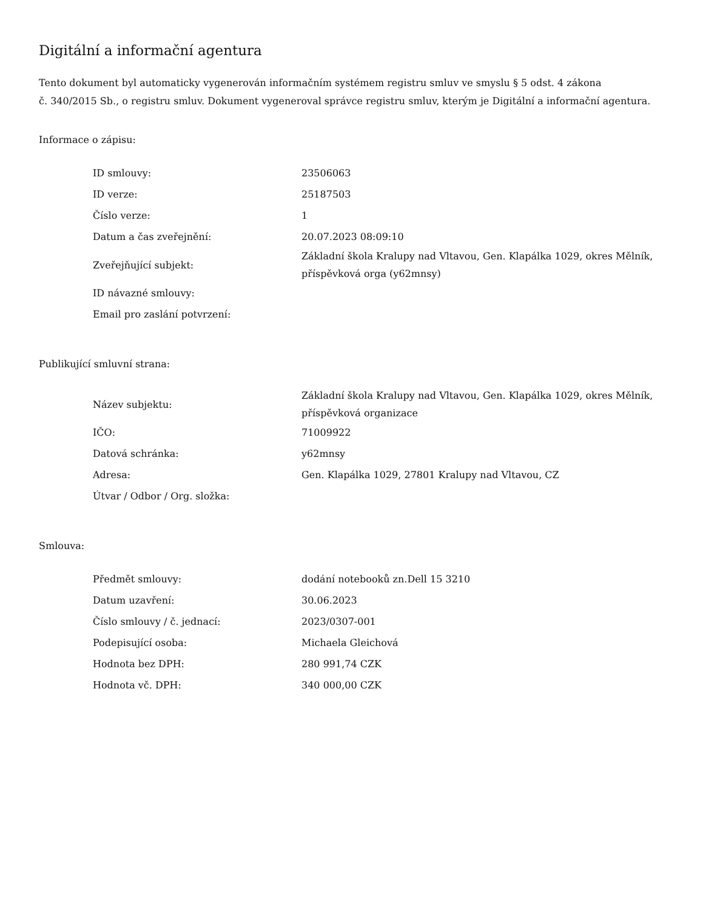Digitální a informační agentura
Tento dokument byl automaticky vygenerován informačním systémem registru smluv ve smyslu § 5 odst. 4 zákona
č. 340/2015 Sb., o registru smluv. Dokument vygeneroval správce registru smluv, kterým je Digitální a informační agentura.
Informace o zápisu:
| ID smlouvy: | 23506063 |
| ID verze: | 25187503 |
| Číslo verze: | 1 |
| Datum a čas zveřejnění: | 20.07.2023 08:09:10 |
| Zveřejňující subjekt: | Základní škola Kralupy nad Vltavou, Gen. Klapálka 1029, okres Mělník, příspěvková orga (y62mnsy) |
| ID návazné smlouvy: | |
| Email pro zaslání potvrzení: | |
Publikující smluvní strana:
| Název subjektu: | Základní škola Kralupy nad Vltavou, Gen. Klapálka 1029, okres Mělník, příspěvková organizace |
| IČO: | 71009922 |
| Datová schránka: | y62mnsy |
| Adresa: | Gen. Klapálka 1029, 27801 Kralupy nad Vltavou, CZ |
| Útvar / Odbor / Org. složka: | |
Smlouva:
| Předmět smlouvy: | dodání notebooků zn.Dell 15 3210 |
| Datum uzavření: | 30.06.2023 |
| Číslo smlouvy / č. jednací: | 2023/0307-001 |
| Podepisující osoba: | Michaela Gleichová |
| Hodnota bez DPH: | 280 991,74 CZK |
| Hodnota vč. DPH: | 340 000,00 CZK |